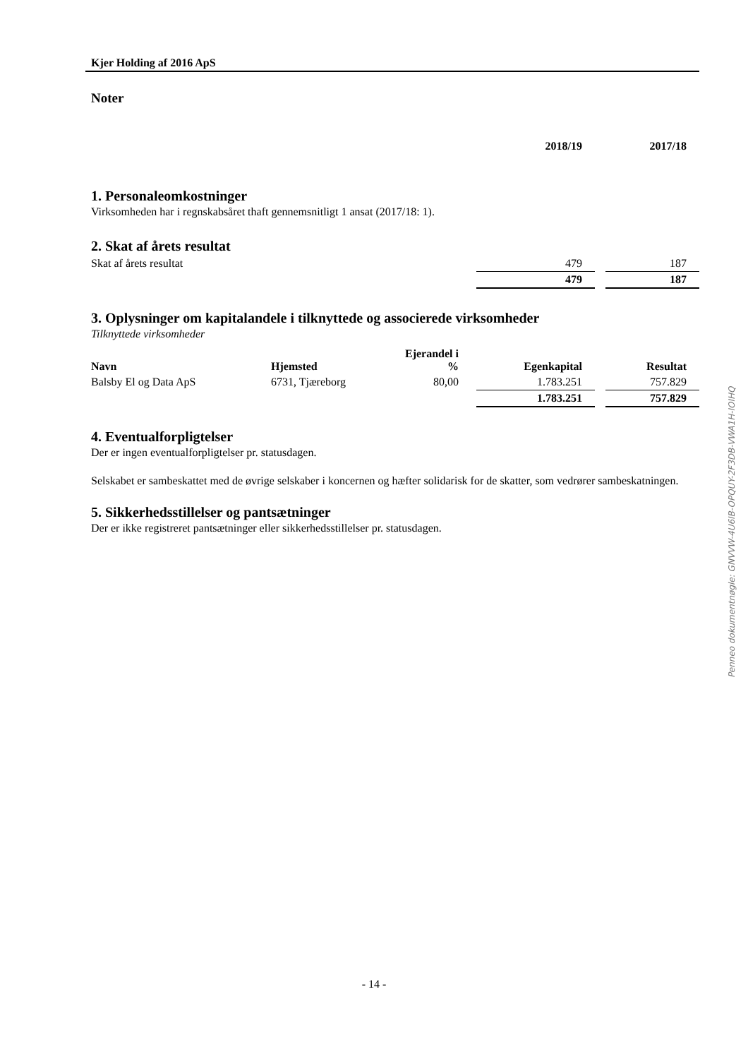Kjer Holding af 2016 ApS
Noter
| | 2018/19 | | 2017/18 |
1. Personaleomkostninger
Virksomheden har i regnskabsåret thaft gennemsnitligt 1 ansat (2017/18: 1).
2. Skat af årets resultat
| Skat af årets resultat | 479 | | 187 |
| | 479 | | 187 |
3. Oplysninger om kapitalandele i tilknyttede og associerede virksomheder
Tilknyttede virksomheder
| Navn | Hjemsted | Ejerandel i % | Egenkapital | | Resultat |
| Balsby El og Data ApS | 6731, Tjæreborg | 80,00 | 1.783.251 | | 757.829 |
| | | | 1.783.251 | | 757.829 |
4. Eventualforpligtelser
Der er ingen eventualforpligtelser pr. statusdagen.
Selskabet er sambeskattet med de øvrige selskaber i koncernen og hæfter solidarisk for de skatter, som vedrører sambeskatningen.
5. Sikkerhedsstillelser og pantsætninger
Der er ikke registreret pantsætninger eller sikkerhedsstillelser pr. statusdagen.
Penneo dokumentnøgle: GNVVW-4U6IB-OPQUY-2F3DB-VWA1H-IOIHQ
- 14 -